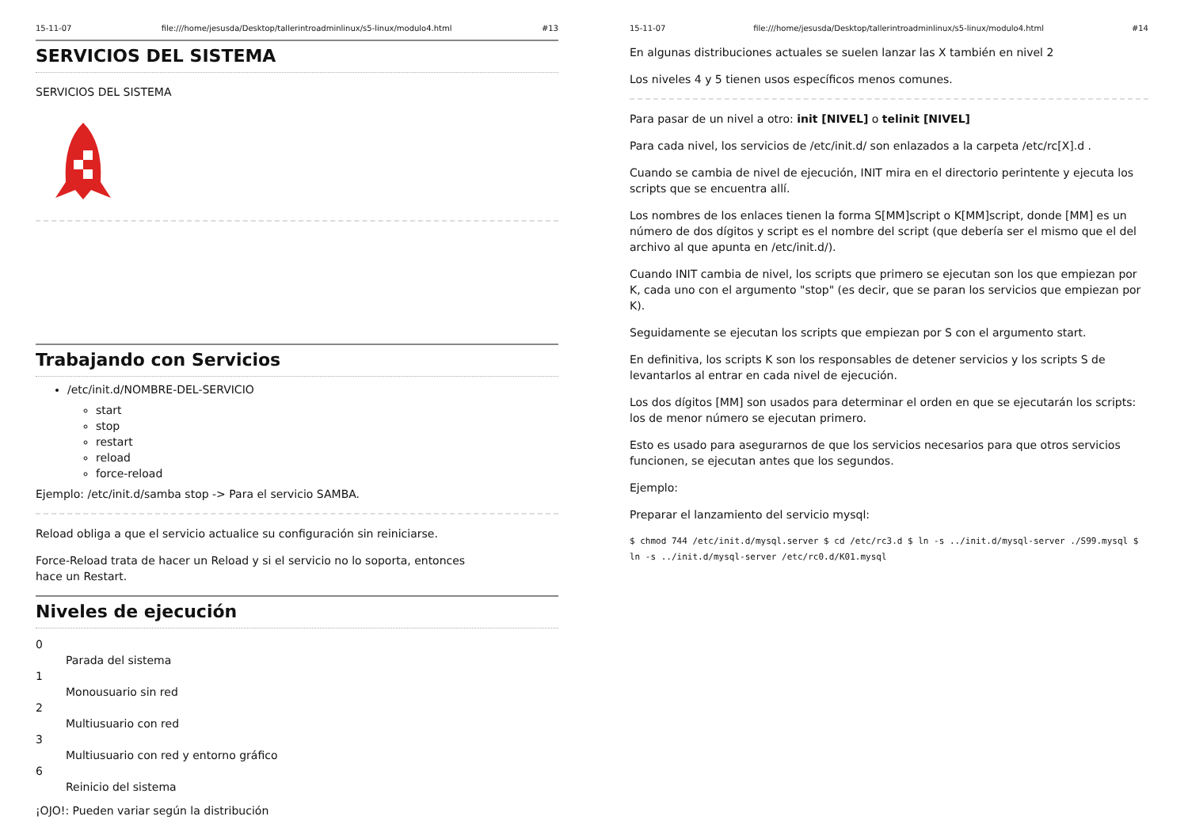15-11-07 file:///home/jesusda/Desktop/tallerintroadminlinux/s5-linux/modulo4.html #13
SERVICIOS DEL SISTEMA
SERVICIOS DEL SISTEMA
Trabajando con Servicios
/etc/init.d/NOMBRE-DEL-SERVICIO
start
stop
restart
reload
force-reload
Ejemplo: /etc/init.d/samba stop -> Para el servicio SAMBA.
Reload obliga a que el servicio actualice su configuración sin reiniciarse.
Force-Reload trata de hacer un Reload y si el servicio no lo soporta, entonces hace un Restart.
Niveles de ejecución
0
Parada del sistema
1
Monousuario sin red
2
Multiusuario con red
3
Multiusuario con red y entorno gráfico
6
Reinicio del sistema
¡OJO!: Pueden variar según la distribución
15-11-07 file:///home/jesusda/Desktop/tallerintroadminlinux/s5-linux/modulo4.html #14
En algunas distribuciones actuales se suelen lanzar las X también en nivel 2
Los niveles 4 y 5 tienen usos específicos menos comunes.
Para pasar de un nivel a otro: init [NIVEL] o telinit [NIVEL]
Para cada nivel, los servicios de /etc/init.d/ son enlazados a la carpeta /etc/rc[X].d .
Cuando se cambia de nivel de ejecución, INIT mira en el directorio perintente y ejecuta los scripts que se encuentra allí.
Los nombres de los enlaces tienen la forma S[MM]script o K[MM]script, donde [MM] es un número de dos dígitos y script es el nombre del script (que debería ser el mismo que el del archivo al que apunta en /etc/init.d/).
Cuando INIT cambia de nivel, los scripts que primero se ejecutan son los que empiezan por K, cada uno con el argumento "stop" (es decir, que se paran los servicios que empiezan por K).
Seguidamente se ejecutan los scripts que empiezan por S con el argumento start.
En definitiva, los scripts K son los responsables de detener servicios y los scripts S de levantarlos al entrar en cada nivel de ejecución.
Los dos dígitos [MM] son usados para determinar el orden en que se ejecutarán los scripts: los de menor número se ejecutan primero.
Esto es usado para asegurarnos de que los servicios necesarios para que otros servicios funcionen, se ejecutan antes que los segundos.
Ejemplo:
Preparar el lanzamiento del servicio mysql:
$ chmod 744 /etc/init.d/mysql.server $ cd /etc/rc3.d $ ln -s ../init.d/mysql-server ./S99.mysql $ ln -s ../init.d/mysql-server /etc/rc0.d/K01.mysql